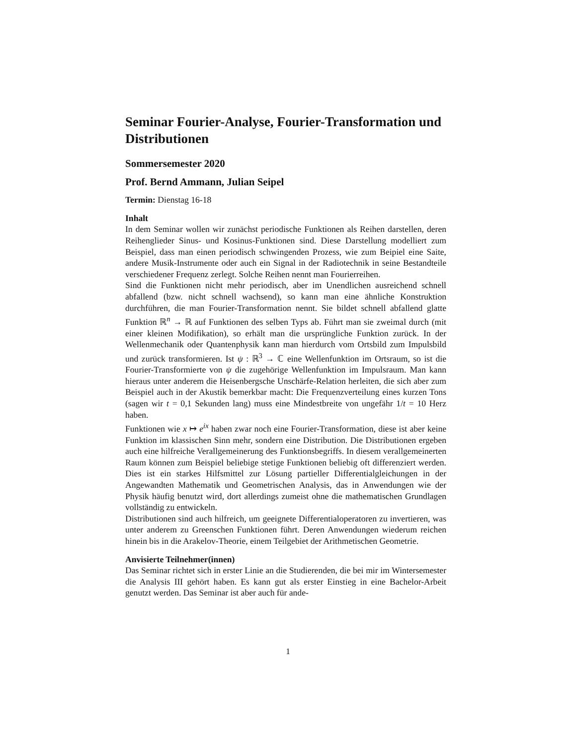Seminar Fourier-Analyse, Fourier-Transformation und Distributionen
Sommersemester 2020
Prof. Bernd Ammann, Julian Seipel
Termin: Dienstag 16-18
Inhalt
In dem Seminar wollen wir zunächst periodische Funktionen als Reihen darstellen, deren Reihenglieder Sinus- und Kosinus-Funktionen sind. Diese Darstellung modelliert zum Beispiel, dass man einen periodisch schwingenden Prozess, wie zum Beipiel eine Saite, andere Musik-Instrumente oder auch ein Signal in der Radiotechnik in seine Bestandteile verschiedener Frequenz zerlegt. Solche Reihen nennt man Fourierreihen.
Sind die Funktionen nicht mehr periodisch, aber im Unendlichen ausreichend schnell abfallend (bzw. nicht schnell wachsend), so kann man eine ähnliche Konstruktion durchführen, die man Fourier-Transformation nennt. Sie bildet schnell abfallend glatte Funktion ℝ<sup>n</sup> → ℝ auf Funktionen des selben Typs ab. Führt man sie zweimal durch (mit einer kleinen Modifikation), so erhält man die ursprüngliche Funktion zurück. In der Wellenmechanik oder Quantenphysik kann man hierdurch vom Ortsbild zum Impulsbild und zurück transformieren. Ist ψ : ℝ<sup>3</sup> → ℂ eine Wellenfunktion im Ortsraum, so ist die Fourier-Transformierte von ψ die zugehörige Wellenfunktion im Impulsraum. Man kann hieraus unter anderem die Heisenbergsche Unschärfe-Relation herleiten, die sich aber zum Beispiel auch in der Akustik bemerkbar macht: Die Frequenzverteilung eines kurzen Tons (sagen wir t = 0,1 Sekunden lang) muss eine Mindestbreite von ungefähr 1/t = 10 Herz haben.
Funktionen wie x ↦ e<sup>ix</sup> haben zwar noch eine Fourier-Transformation, diese ist aber keine Funktion im klassischen Sinn mehr, sondern eine Distribution. Die Distributionen ergeben auch eine hilfreiche Verallgemeinerung des Funktionsbegriffs. In diesem verallgemeinerten Raum können zum Beispiel beliebige stetige Funktionen beliebig oft differenziert werden. Dies ist ein starkes Hilfsmittel zur Lösung partieller Differentialgleichungen in der Angewandten Mathematik und Geometrischen Analysis, das in Anwendungen wie der Physik häufig benutzt wird, dort allerdings zumeist ohne die mathematischen Grundlagen vollständig zu entwickeln.
Distributionen sind auch hilfreich, um geeignete Differentialoperatoren zu invertieren, was unter anderem zu Greenschen Funktionen führt. Deren Anwendungen wiederum reichen hinein bis in die Arakelov-Theorie, einem Teilgebiet der Arithmetischen Geometrie.
Anvisierte Teilnehmer(innen)
Das Seminar richtet sich in erster Linie an die Studierenden, die bei mir im Wintersemester die Analysis III gehört haben. Es kann gut als erster Einstieg in eine Bachelor-Arbeit genutzt werden. Das Seminar ist aber auch für ande-
1